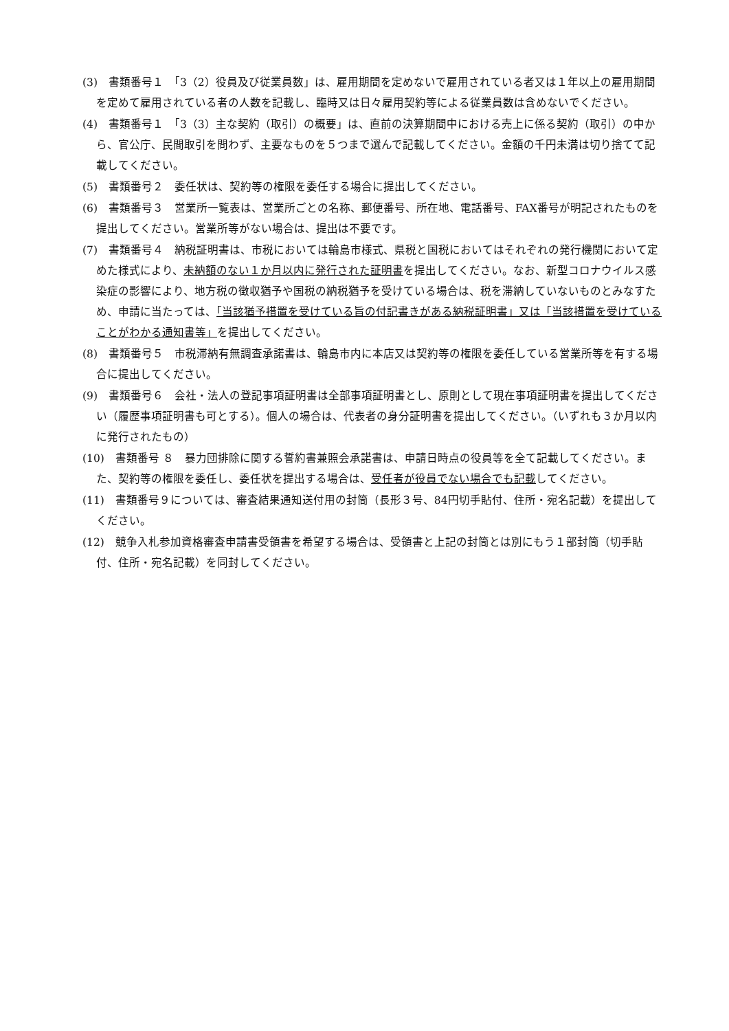(3)　書類番号１　「3（2）役員及び従業員数」は、雇用期間を定めないで雇用されている者又は１年以上の雇用期間を定めて雇用されている者の人数を記載し、臨時又は日々雇用契約等による従業員数は含めないでください。
(4)　書類番号１　「3（3）主な契約（取引）の概要」は、直前の決算期間中における売上に係る契約（取引）の中から、官公庁、民間取引を問わず、主要なものを５つまで選んで記載してください。金額の千円未満は切り捨てて記載してください。
(5)　書類番号２　委任状は、契約等の権限を委任する場合に提出してください。
(6)　書類番号３　営業所一覧表は、営業所ごとの名称、郵便番号、所在地、電話番号、FAX番号が明記されたものを提出してください。営業所等がない場合は、提出は不要です。
(7)　書類番号４　納税証明書は、市税においては輪島市様式、県税と国税においてはそれぞれの発行機関において定めた様式により、未納額のない１か月以内に発行された証明書を提出してください。なお、新型コロナウイルス感染症の影響により、地方税の徴収猶予や国税の納税猶予を受けている場合は、税を滞納していないものとみなすため、申請に当たっては、「当該猶予措置を受けている旨の付記書きがある納税証明書」又は「当該措置を受けていることがわかる通知書等」を提出してください。
(8)　書類番号５　市税滞納有無調査承諾書は、輪島市内に本店又は契約等の権限を委任している営業所等を有する場合に提出してください。
(9)　書類番号６　会社・法人の登記事項証明書は全部事項証明書とし、原則として現在事項証明書を提出してください（履歴事項証明書も可とする）。個人の場合は、代表者の身分証明書を提出してください。（いずれも３か月以内に発行されたもの）
(10)　書類番号 ８　暴力団排除に関する誓約書兼照会承諾書は、申請日時点の役員等を全て記載してください。また、契約等の権限を委任し、委任状を提出する場合は、受任者が役員でない場合でも記載してください。
(11)　書類番号９については、審査結果通知送付用の封筒（長形３号、84円切手貼付、住所・宛名記載）を提出してください。
(12)　競争入札参加資格審査申請書受領書を希望する場合は、受領書と上記の封筒とは別にもう１部封筒（切手貼付、住所・宛名記載）を同封してください。